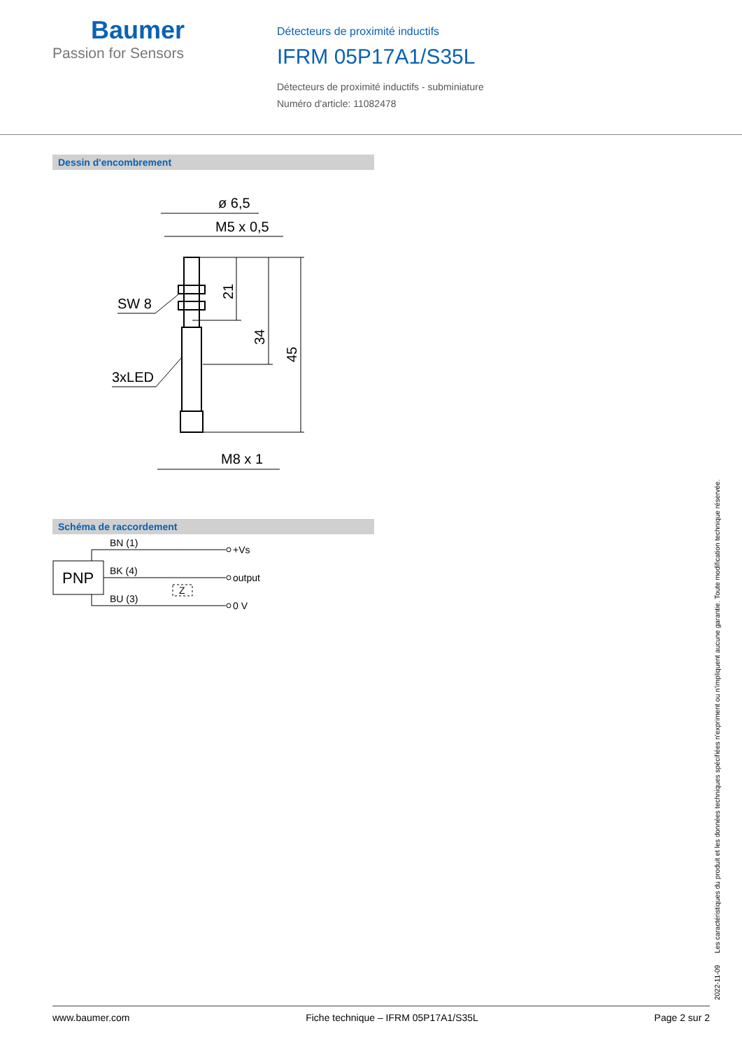Baumer
Passion for Sensors
Détecteurs de proximité inductifs
IFRM 05P17A1/S35L
Détecteurs de proximité inductifs - subminiature
Numéro d'article: 11082478
Dessin d'encombrement
ø 6,5
M5 x 0,5
M8 x 1
SW 8
3xLED
21
34
45
Schéma de raccordement
PNP
BN (1)
BK (4)
BU (3)
Z
+Vs
output
0 V
www.baumer.com Fiche technique – IFRM 05P17A1/S35L Page 2 sur 2
2022-11-09 Les caractéristiques du produit et les données techniques spécifiées n'expriment ou n'impliquent aucune garantie. Toute modification technique réservée.